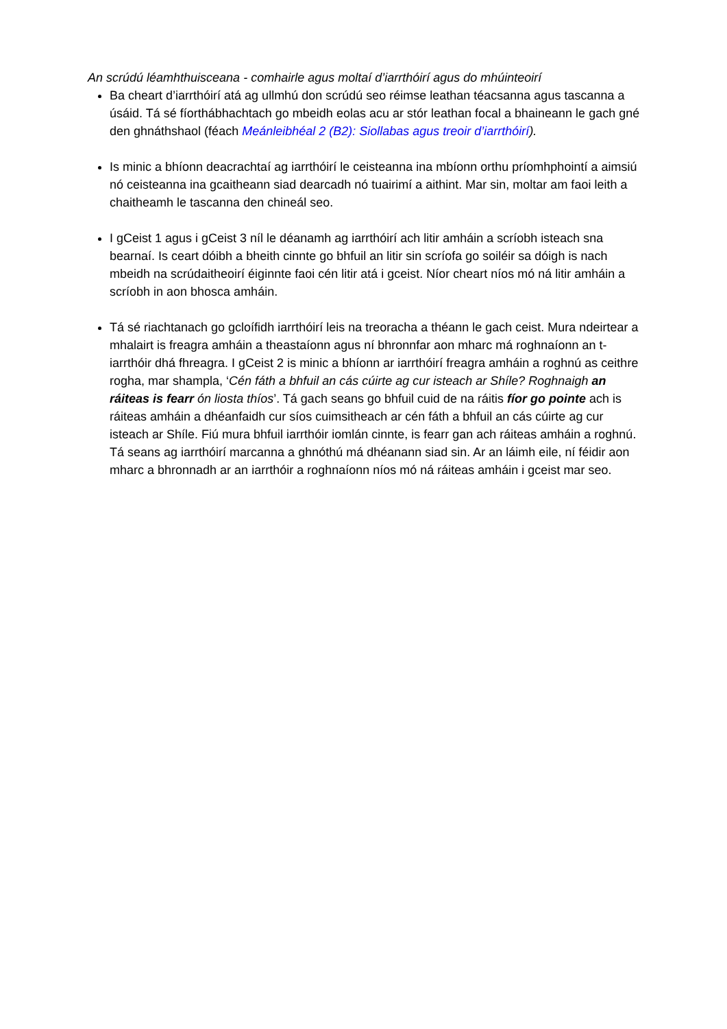An scrúdú léamhthuisceana - comhairle agus moltaí d’iarrthóirí agus do mhúinteoirí
Ba cheart d’iarrthóirí atá ag ullmhú don scrúdú seo réimse leathan téacsanna agus tascanna a úsáid. Tá sé fíorthábhachtach go mbeidh eolas acu ar stór leathan focal a bhaineann le gach gné den ghnáthshaol (féach Meánleibhéal 2 (B2): Siollabas agus treoir d’iarrthóirí).
Is minic a bhíonn deacrachtaí ag iarrthóirí le ceisteanna ina mbíonn orthu príomhphointí a aimsiú nó ceisteanna ina gcaitheann siad dearcadh nó tuairimí a aithint. Mar sin, moltar am faoi leith a chaitheamh le tascanna den chineál seo.
I gCeist 1 agus i gCeist 3 níl le déanamh ag iarrthóirí ach litir amháin a scríobh isteach sna bearnaí. Is ceart dóibh a bheith cinnte go bhfuil an litir sin scríofa go soiléir sa dóigh is nach mbeidh na scrúdaitheoirí éiginnte faoi cén litir atá i gceist. Níor cheart níos mó ná litir amháin a scríobh in aon bhosca amháin.
Tá sé riachtanach go gcloífidh iarrthóirí leis na treoracha a théann le gach ceist. Mura ndeirtear a mhalairt is freagra amháin a theastaíonn agus ní bhronnfar aon mharc má roghnaíonn an t-iarrthóir dhá fhreagra. I gCeist 2 is minic a bhíonn ar iarrthóirí freagra amháin a roghnú as ceithre rogha, mar shampla, ‘Cén fáth a bhfuil an cás cúirte ag cur isteach ar Shíle? Roghnaigh an ráiteas is fearr ón liosta thíos’. Tá gach seans go bhfuil cuid de na ráitis fíor go pointe ach is ráiteas amháin a dhéanfaidh cur síos cuimsitheach ar cén fáth a bhfuil an cás cúirte ag cur isteach ar Shíle. Fiú mura bhfuil iarrthóir iomlán cinnte, is fearr gan ach ráiteas amháin a roghnú. Tá seans ag iarrthóirí marcanna a ghnóthú má dhéanann siad sin. Ar an láimh eile, ní féidir aon mharc a bhronnadh ar an iarrthóir a roghnaíonn níos mó ná ráiteas amháin i gceist mar seo.